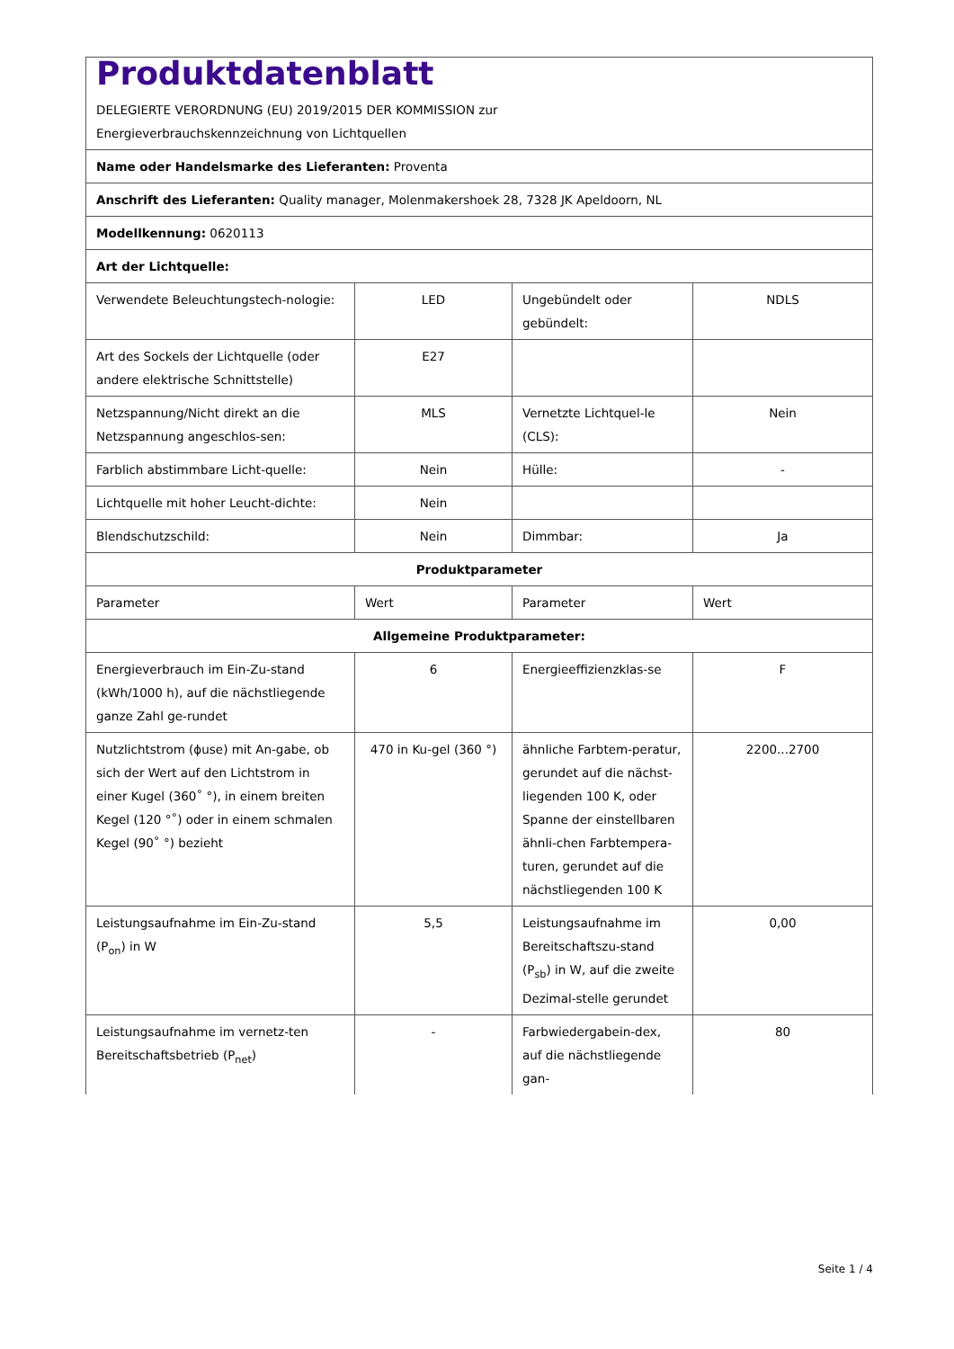| Produktdatenblatt DELEGIERTE VERORDNUNG (EU) 2019/2015 DER KOMMISSION zur Energieverbrauchskennzeichnung von Lichtquellen | | | |
| Name oder Handelsmarke des Lieferanten: Proventa | | | |
| Anschrift des Lieferanten: Quality manager, Molenmakershoek 28, 7328 JK Apeldoorn, NL | | | |
| Modellkennung: 0620113 | | | |
| Art der Lichtquelle: | | | |
| Verwendete Beleuchtungstech-nologie: | LED | Ungebündelt oder gebündelt: | NDLS |
| Art des Sockels der Lichtquelle (oder andere elektrische Schnittstelle) | E27 | | |
| Netzspannung/Nicht direkt an die Netzspannung angeschlos-sen: | MLS | Vernetzte Lichtquel-le (CLS): | Nein |
| Farblich abstimmbare Licht-quelle: | Nein | Hülle: | - |
| Lichtquelle mit hoher Leucht-dichte: | Nein | | |
| Blendschutzschild: | Nein | Dimmbar: | Ja |
| Produktparameter | | | |
| Parameter | Wert | Parameter | Wert |
| Allgemeine Produktparameter: | | | |
| Energieverbrauch im Ein-Zu-stand (kWh/1000 h), auf die nächstliegende ganze Zahl ge-rundet | 6 | Energieeffizienzklas-se | F |
| Nutzlichtstrom (ϕuse) mit An-gabe, ob sich der Wert auf den Lichtstrom in einer Kugel (360˚ °), in einem breiten Kegel (120 °˚) oder in einem schmalen Kegel (90˚ °) bezieht | 470 in Ku-gel (360 °) | ähnliche Farbtem-peratur, gerundet auf die nächst-liegenden 100 K, oder Spanne der einstellbaren ähnli-chen Farbtempera-turen, gerundet auf die nächstliegenden 100 K | 2200...2700 |
| Leistungsaufnahme im Ein-Zu-stand (P<sub>on</sub>) in W | 5,5 | Leistungsaufnahme im Bereitschaftszu-stand (P<sub>sb</sub>) in W, auf die zweite Dezimal-stelle gerundet | 0,00 |
| Leistungsaufnahme im vernetz-ten Bereitschaftsbetrieb (P<sub>net</sub>) | - | Farbwiedergabein-dex, auf die nächstliegende gan- | 80 |
Seite 1 / 4